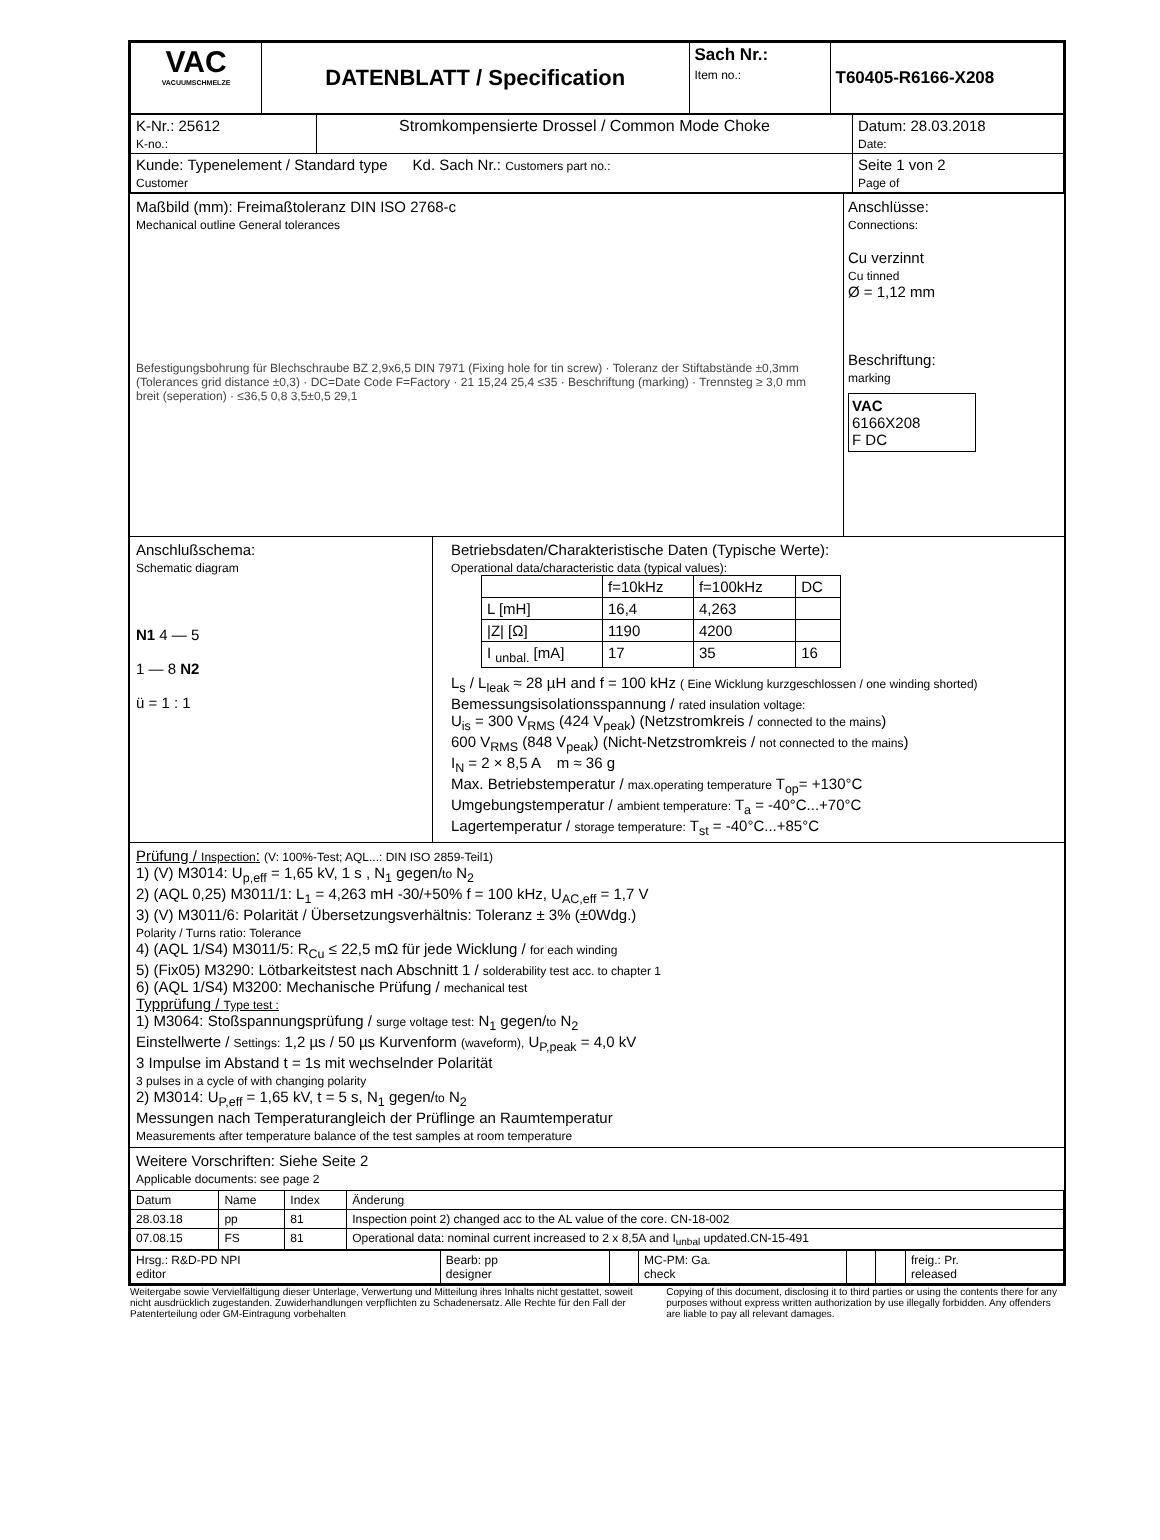| VAC VACUUMSCHMELZE | DATENBLATT / Specification | Sach Nr.: Item no.: | T60405-R6166-X208 |
| K-Nr.: 25612 K-no.: | Stromkompensierte Drossel / Common Mode Choke | Datum: 28.03.2018 Date: |
| Kunde: Typenelement / Standard type Kd. Sach Nr.: Customers part no.: Customer | | Seite 1 von 2 Page of |
Maßbild (mm): Freimaßtoleranz DIN ISO 2768-c
Mechanical outline General tolerances
Befestigungsbohrung für Blechschraube BZ 2,9x6,5 DIN 7971 (Fixing hole for tin screw) · Toleranz der Stiftabstände ±0,3mm (Tolerances grid distance ±0,3) · DC=Date Code F=Factory · 21 15,24 25,4 ≤35 · Beschriftung (marking) · Trennsteg ≥ 3,0 mm breit (seperation) · ≤36,5 0,8 3,5±0,5 29,1
Anschlüsse:
Connections:
Cu verzinnt
Cu tinned
Ø = 1,12 mm
Beschriftung:
marking
VAC
6166X208
F DC
Anschlußschema:
Schematic diagram
N1 4 — 5
1 — 8 N2
ü = 1 : 1
Betriebsdaten/Charakteristische Daten (Typische Werte):
Operational data/characteristic data (typical values):
| | f=10kHz | f=100kHz | DC |
| --- | --- | --- | --- |
| L [mH] | 16,4 | 4,263 | |
| /Z/ [Ω] | 1190 | 4200 | |
| I <sub>unbal.</sub> [mA] | 17 | 35 | 16 |
L<sub>s</sub> / L<sub>leak</sub> ≈ 28 µH and f = 100 kHz ( Eine Wicklung kurzgeschlossen / one winding shorted)
Bemessungsisolationsspannung / rated insulation voltage:
U<sub>is</sub> = 300 V<sub>RMS</sub> (424 V<sub>peak</sub>) (Netzstromkreis / connected to the mains)
600 V<sub>RMS</sub> (848 V<sub>peak</sub>) (Nicht-Netzstromkreis / not connected to the mains)
I<sub>N</sub> = 2 × 8,5 A m ≈ 36 g
Max. Betriebstemperatur / max.operating temperature T<sub>op</sub>= +130°C
Umgebungstemperatur / ambient temperature: T<sub>a</sub> = -40°C...+70°C
Lagertemperatur / storage temperature: T<sub>st</sub> = -40°C...+85°C
Prüfung / Inspection: (V: 100%-Test; AQL...: DIN ISO 2859-Teil1)
1) (V) M3014: U<sub>p,eff</sub> = 1,65 kV, 1 s , N<sub>1</sub> gegen/to N<sub>2</sub>
2) (AQL 0,25) M3011/1: L<sub>1</sub> = 4,263 mH -30/+50% f = 100 kHz, U<sub>AC,eff</sub> = 1,7 V
3) (V) M3011/6: Polarität / Übersetzungsverhältnis: Toleranz ± 3% (±0Wdg.)
Polarity / Turns ratio: Tolerance
4) (AQL 1/S4) M3011/5: R<sub>Cu</sub> ≤ 22,5 mΩ für jede Wicklung / for each winding
5) (Fix05) M3290: Lötbarkeitstest nach Abschnitt 1 / solderability test acc. to chapter 1
6) (AQL 1/S4) M3200: Mechanische Prüfung / mechanical test
Typprüfung / Type test :
1) M3064: Stoßspannungsprüfung / surge voltage test: N<sub>1</sub> gegen/to N<sub>2</sub>
Einstellwerte / Settings: 1,2 µs / 50 µs Kurvenform (waveform), U<sub>P,peak</sub> = 4,0 kV
3 Impulse im Abstand t = 1s mit wechselnder Polarität
3 pulses in a cycle of with changing polarity
2) M3014: U<sub>P,eff</sub> = 1,65 kV, t = 5 s, N<sub>1</sub> gegen/to N<sub>2</sub>
Messungen nach Temperaturangleich der Prüflinge an Raumtemperatur
Measurements after temperature balance of the test samples at room temperature
Weitere Vorschriften: Siehe Seite 2
Applicable documents: see page 2
| Datum | Name | Index | Änderung |
| 28.03.18 | pp | 81 | Inspection point 2) changed acc to the AL value of the core. CN-18-002 |
| 07.08.15 | FS | 81 | Operational data: nominal current increased to 2 x 8,5A and I<sub>unbal</sub> updated.CN-15-491 |
| Hrsg.: R&D-PD NPI editor | Bearb: pp designer | | MC-PM: Ga. check | | | freig.: Pr. released |
Weitergabe sowie Vervielfältigung dieser Unterlage, Verwertung und Mitteilung ihres Inhalts nicht gestattet, soweit nicht ausdrücklich zugestanden. Zuwiderhandlungen verpflichten zu Schadenersatz. Alle Rechte für den Fall der Patenterteilung oder GM-Eintragung vorbehalten
Copying of this document, disclosing it to third parties or using the contents there for any purposes without express written authorization by use illegally forbidden. Any offenders are liable to pay all relevant damages.